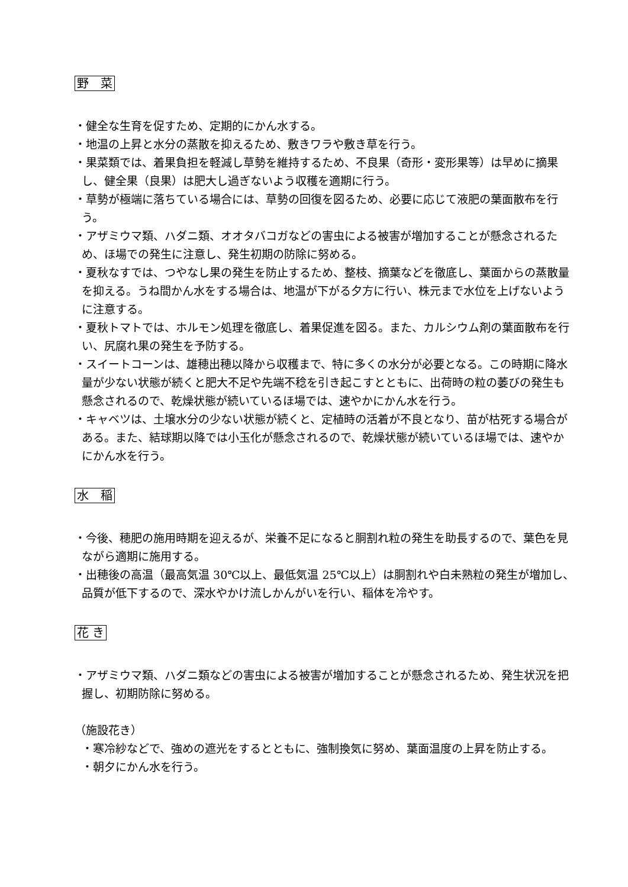野　菜
・健全な生育を促すため、定期的にかん水する。
・地温の上昇と水分の蒸散を抑えるため、敷きワラや敷き草を行う。
・果菜類では、着果負担を軽減し草勢を維持するため、不良果（奇形・変形果等）は早めに摘果し、健全果（良果）は肥大し過ぎないよう収穫を適期に行う。
・草勢が極端に落ちている場合には、草勢の回復を図るため、必要に応じて液肥の葉面散布を行う。
・アザミウマ類、ハダニ類、オオタバコガなどの害虫による被害が増加することが懸念されるため、ほ場での発生に注意し、発生初期の防除に努める。
・夏秋なすでは、つやなし果の発生を防止するため、整枝、摘葉などを徹底し、葉面からの蒸散量を抑える。うね間かん水をする場合は、地温が下がる夕方に行い、株元まで水位を上げないように注意する。
・夏秋トマトでは、ホルモン処理を徹底し、着果促進を図る。また、カルシウム剤の葉面散布を行い、尻腐れ果の発生を予防する。
・スイートコーンは、雄穂出穂以降から収穫まで、特に多くの水分が必要となる。この時期に降水量が少ない状態が続くと肥大不足や先端不稔を引き起こすとともに、出荷時の粒の萎びの発生も懸念されるので、乾燥状態が続いているほ場では、速やかにかん水を行う。
・キャベツは、土壌水分の少ない状態が続くと、定植時の活着が不良となり、苗が枯死する場合がある。また、結球期以降では小玉化が懸念されるので、乾燥状態が続いているほ場では、速やかにかん水を行う。
水　稲
・今後、穂肥の施用時期を迎えるが、栄養不足になると胴割れ粒の発生を助長するので、葉色を見ながら適期に施用する。
・出穂後の高温（最高気温 30℃以上、最低気温 25℃以上）は胴割れや白未熟粒の発生が増加し、品質が低下するので、深水やかけ流しかんがいを行い、稲体を冷やす。
花 き
・アザミウマ類、ハダニ類などの害虫による被害が増加することが懸念されるため、発生状況を把握し、初期防除に努める。
（施設花き）
・寒冷紗などで、強めの遮光をするとともに、強制換気に努め、葉面温度の上昇を防止する。
・朝夕にかん水を行う。